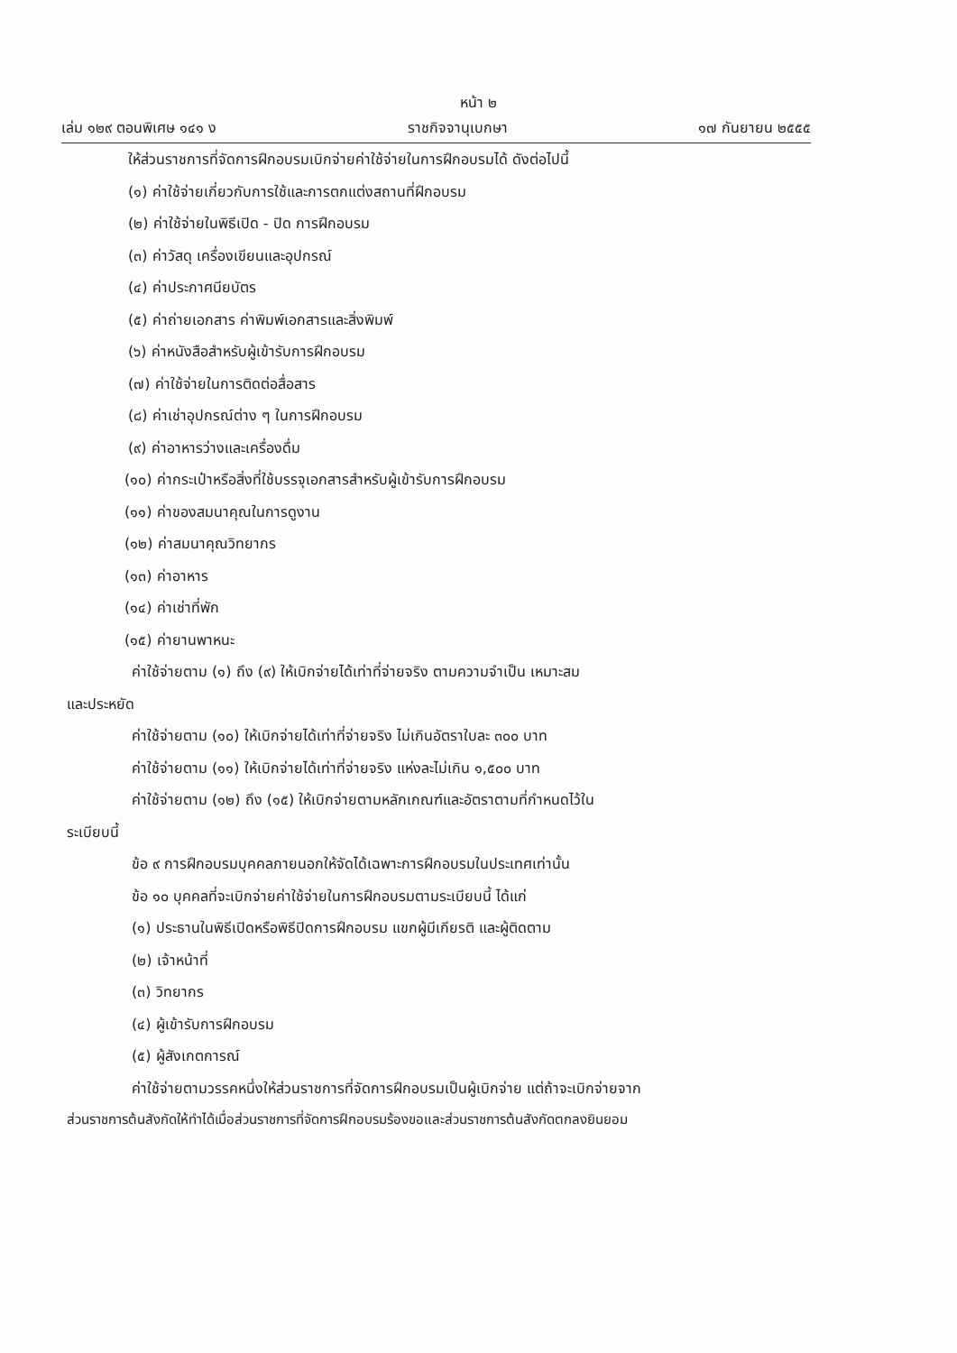หน้า ๒
เล่ม ๑๒๙ ตอนพิเศษ ๑๔๑ ง ราชกิจจานุเบกษา ๑๗ กันยายน ๒๕๕๕
ให้ส่วนราชการที่จัดการฝึกอบรมเบิกจ่ายค่าใช้จ่ายในการฝึกอบรมได้ ดังต่อไปนี้
(๑) ค่าใช้จ่ายเกี่ยวกับการใช้และการตกแต่งสถานที่ฝึกอบรม
(๒) ค่าใช้จ่ายในพิธีเปิด - ปิด การฝึกอบรม
(๓) ค่าวัสดุ เครื่องเขียนและอุปกรณ์
(๔) ค่าประกาศนียบัตร
(๕) ค่าถ่ายเอกสาร ค่าพิมพ์เอกสารและสิ่งพิมพ์
(๖) ค่าหนังสือสำหรับผู้เข้ารับการฝึกอบรม
(๗) ค่าใช้จ่ายในการติดต่อสื่อสาร
(๘) ค่าเช่าอุปกรณ์ต่าง ๆ ในการฝึกอบรม
(๙) ค่าอาหารว่างและเครื่องดื่ม
(๑๐) ค่ากระเป๋าหรือสิ่งที่ใช้บรรจุเอกสารสำหรับผู้เข้ารับการฝึกอบรม
(๑๑) ค่าของสมนาคุณในการดูงาน
(๑๒) ค่าสมนาคุณวิทยากร
(๑๓) ค่าอาหาร
(๑๔) ค่าเช่าที่พัก
(๑๕) ค่ายานพาหนะ
ค่าใช้จ่ายตาม (๑) ถึง (๙) ให้เบิกจ่ายได้เท่าที่จ่ายจริง ตามความจำเป็น เหมาะสม
และประหยัด
ค่าใช้จ่ายตาม (๑๐) ให้เบิกจ่ายได้เท่าที่จ่ายจริง ไม่เกินอัตราใบละ ๓๐๐ บาท
ค่าใช้จ่ายตาม (๑๑) ให้เบิกจ่ายได้เท่าที่จ่ายจริง แห่งละไม่เกิน ๑,๕๐๐ บาท
ค่าใช้จ่ายตาม (๑๒) ถึง (๑๕) ให้เบิกจ่ายตามหลักเกณฑ์และอัตราตามที่กำหนดไว้ใน
ระเบียบนี้
ข้อ ๙ การฝึกอบรมบุคคลภายนอกให้จัดได้เฉพาะการฝึกอบรมในประเทศเท่านั้น
ข้อ ๑๐ บุคคลที่จะเบิกจ่ายค่าใช้จ่ายในการฝึกอบรมตามระเบียบนี้ ได้แก่
(๑) ประธานในพิธีเปิดหรือพิธีปิดการฝึกอบรม แขกผู้มีเกียรติ และผู้ติดตาม
(๒) เจ้าหน้าที่
(๓) วิทยากร
(๔) ผู้เข้ารับการฝึกอบรม
(๕) ผู้สังเกตการณ์
ค่าใช้จ่ายตามวรรคหนึ่งให้ส่วนราชการที่จัดการฝึกอบรมเป็นผู้เบิกจ่าย แต่ถ้าจะเบิกจ่ายจาก
ส่วนราชการต้นสังกัดให้ทำได้เมื่อส่วนราชการที่จัดการฝึกอบรมร้องขอและส่วนราชการต้นสังกัดตกลงยินยอม